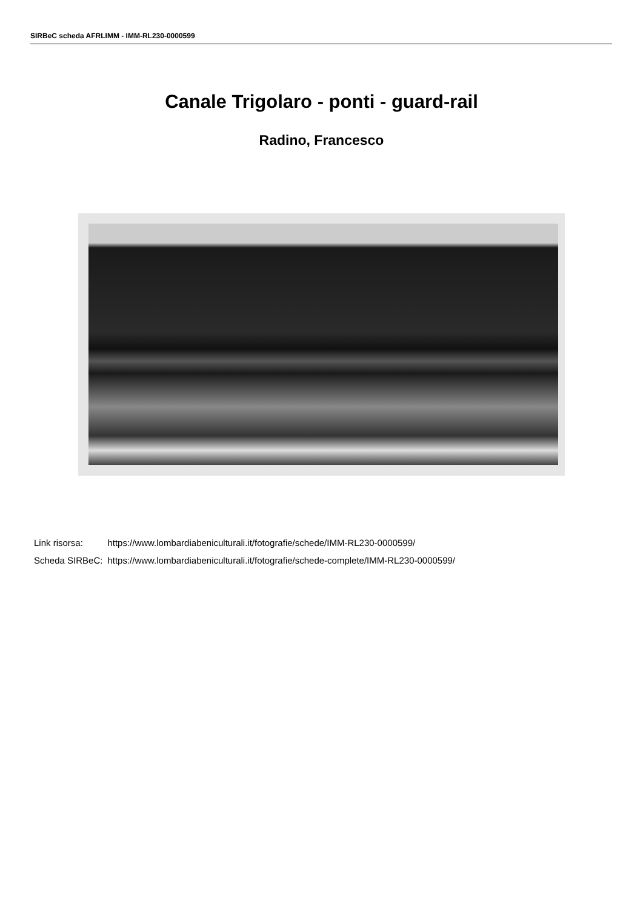SIRBeC scheda AFRLIMM - IMM-RL230-0000599
Canale Trigolaro - ponti - guard-rail
Radino, Francesco
| Link risorsa: | https://www.lombardiabeniculturali.it/fotografie/schede/IMM-RL230-0000599/ |
| Scheda SIRBeC: | https://www.lombardiabeniculturali.it/fotografie/schede-complete/IMM-RL230-0000599/ |